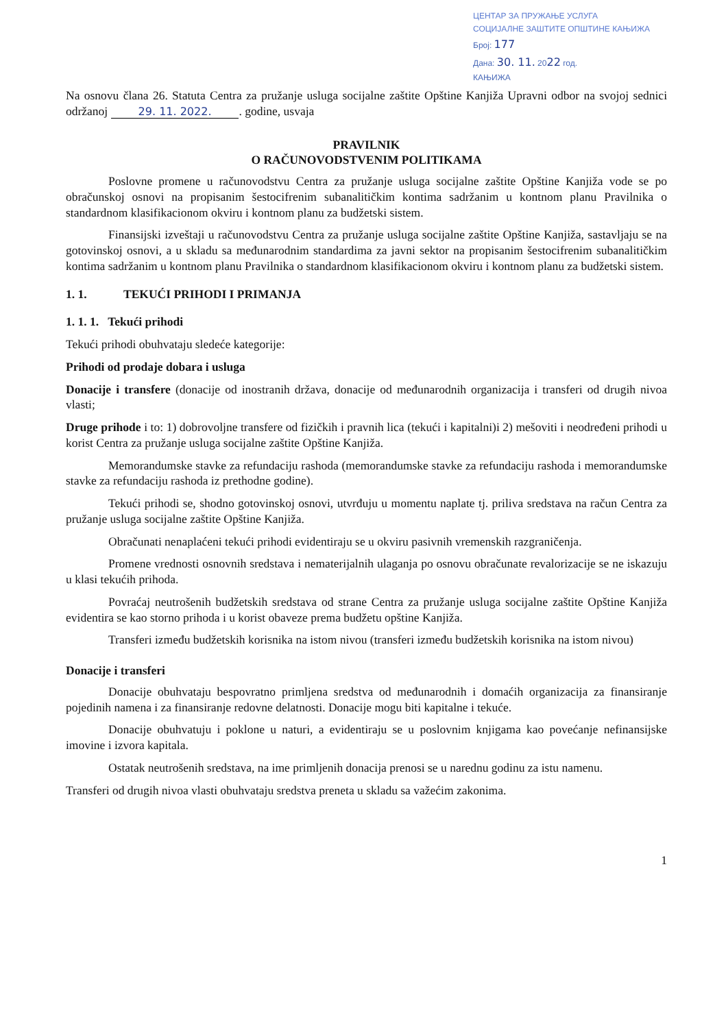ЦЕНТАР ЗА ПРУЖАЊЕ УСЛУГА
СОЦИЈАЛНЕ ЗАШТИТЕ ОПШТИНЕ КАЊИЖА
Број: 177
Дана: 30. 11. 2022 год.
КАЊИЖА
Na osnovu člana 26. Statuta Centra za pružanje usluga socijalne zaštite Opštine Kanjiža Upravni odbor na svojoj sednici održanoj 29. 11. 2022.. godine, usvaja
PRAVILNIK
O RAČUNOVODSTVENIM POLITIKAMA
Poslovne promene u računovodstvu Centra za pružanje usluga socijalne zaštite Opštine Kanjiža vode se po obračunskoj osnovi na propisanim šestocifrenim subanalitičkim kontima sadržanim u kontnom planu Pravilnika o standardnom klasifikacionom okviru i kontnom planu za budžetski sistem.
Finansijski izveštaji u računovodstvu Centra za pružanje usluga socijalne zaštite Opštine Kanjiža, sastavljaju se na gotovinskoj osnovi, a u skladu sa međunarodnim standardima za javni sektor na propisanim šestocifrenim subanalitičkim kontima sadržanim u kontnom planu Pravilnika o standardnom klasifikacionom okviru i kontnom planu za budžetski sistem.
1. 1. TEKUĆI PRIHODI I PRIMANJA
1. 1. 1. Tekući prihodi
Tekući prihodi obuhvataju sledeće kategorije:
Prihodi od prodaje dobara i usluga
Donacije i transfere (donacije od inostranih država, donacije od međunarodnih organizacija i transferi od drugih nivoa vlasti;
Druge prihode i to: 1) dobrovoljne transfere od fizičkih i pravnih lica (tekući i kapitalni)i 2) mešoviti i neodređeni prihodi u korist Centra za pružanje usluga socijalne zaštite Opštine Kanjiža.
Memorandumske stavke za refundaciju rashoda (memorandumske stavke za refundaciju rashoda i memorandumske stavke za refundaciju rashoda iz prethodne godine).
Tekući prihodi se, shodno gotovinskoj osnovi, utvrđuju u momentu naplate tj. priliva sredstava na račun Centra za pružanje usluga socijalne zaštite Opštine Kanjiža.
Obračunati nenaplaćeni tekući prihodi evidentiraju se u okviru pasivnih vremenskih razgraničenja.
Promene vrednosti osnovnih sredstava i nematerijalnih ulaganja po osnovu obračunate revalorizacije se ne iskazuju u klasi tekućih prihoda.
Povraćaj neutrošenih budžetskih sredstava od strane Centra za pružanje usluga socijalne zaštite Opštine Kanjiža evidentira se kao storno prihoda i u korist obaveze prema budžetu opštine Kanjiža.
Transferi između budžetskih korisnika na istom nivou (transferi između budžetskih korisnika na istom nivou)
Donacije i transferi
Donacije obuhvataju bespovratno primljena sredstva od međunarodnih i domaćih organizacija za finansiranje pojedinih namena i za finansiranje redovne delatnosti. Donacije mogu biti kapitalne i tekuće.
Donacije obuhvatuju i poklone u naturi, a evidentiraju se u poslovnim knjigama kao povećanje nefinansijske imovine i izvora kapitala.
Ostatak neutrošenih sredstava, na ime primljenih donacija prenosi se u narednu godinu za istu namenu.
Transferi od drugih nivoa vlasti obuhvataju sredstva preneta u skladu sa važećim zakonima.
1